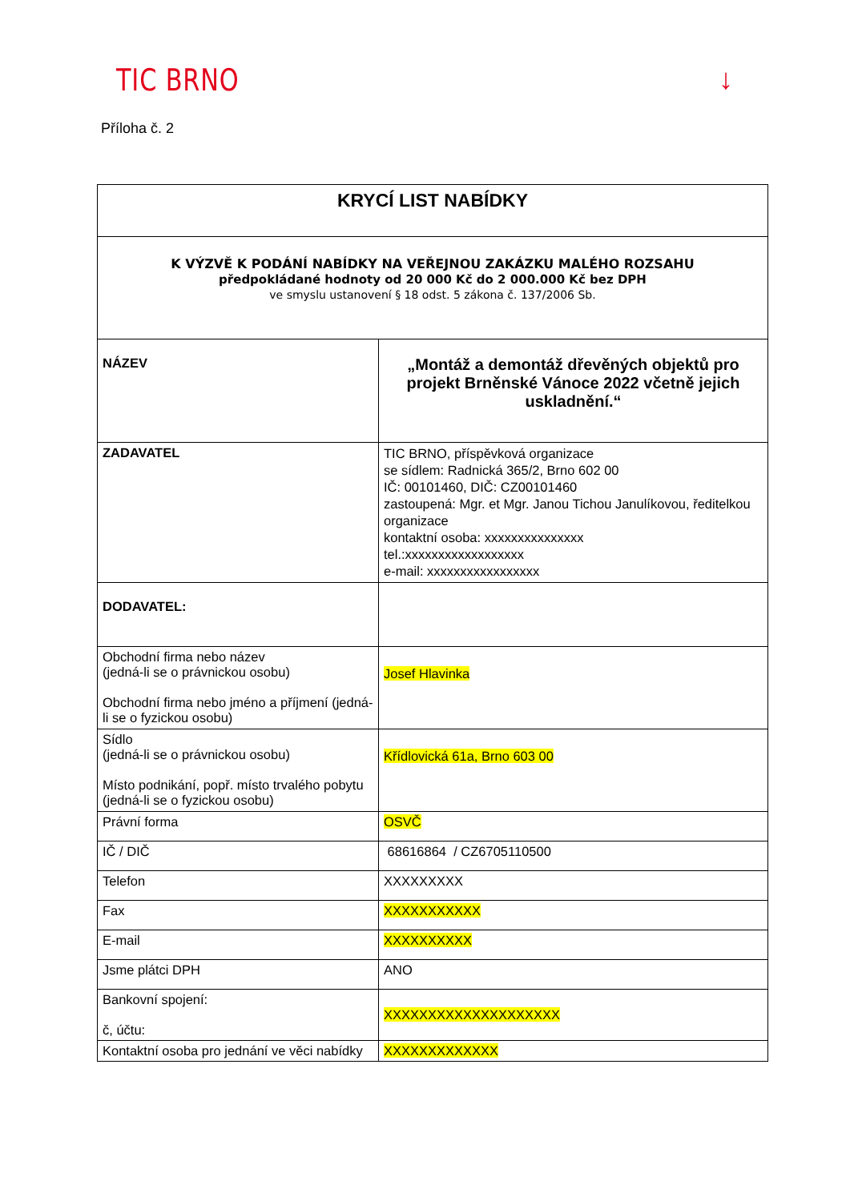TIC BRNO ↓
Příloha č. 2
| KRYCÍ LIST NABÍDKY | |
| K VÝZVĚ K PODÁNÍ NABÍDKY NA VEŘEJNOU ZAKÁZKU MALÉHO ROZSAHU předpokládané hodnoty od 20 000 Kč do 2 000.000 Kč bez DPH ve smyslu ustanovení § 18 odst. 5 zákona č. 137/2006 Sb. | |
| NÁZEV | „Montáž a demontáž dřevěných objektů pro projekt Brněnské Vánoce 2022 včetně jejich uskladnění.“ |
| ZADAVATEL | TIC BRNO, příspěvková organizace se sídlem: Radnická 365/2, Brno 602 00 IČ: 00101460, DIČ: CZ00101460 zastoupená: Mgr. et Mgr. Janou Tichou Janulíkovou, ředitelkou organizace kontaktní osoba: xxxxxxxxxxxxxxx tel.:xxxxxxxxxxxxxxxxxx e-mail: xxxxxxxxxxxxxxxxx |
| DODAVATEL: | |
| Obchodní firma nebo název (jedná-li se o právnickou osobu) Obchodní firma nebo jméno a příjmení (jedná-li se o fyzickou osobu) | Josef Hlavinka |
| Sídlo (jedná-li se o právnickou osobu) Místo podnikání, popř. místo trvalého pobytu (jedná-li se o fyzickou osobu) | Křídlovická 61a, Brno 603 00 |
| Právní forma | OSVČ |
| IČ / DIČ | 68616864 / CZ6705110500 |
| Telefon | XXXXXXXXX |
| Fax | XXXXXXXXXXX |
| E-mail | XXXXXXXXXX |
| Jsme plátci DPH | ANO |
| Bankovní spojení: č, účtu: | XXXXXXXXXXXXXXXXXXXX |
| Kontaktní osoba pro jednání ve věci nabídky | XXXXXXXXXXXXX |